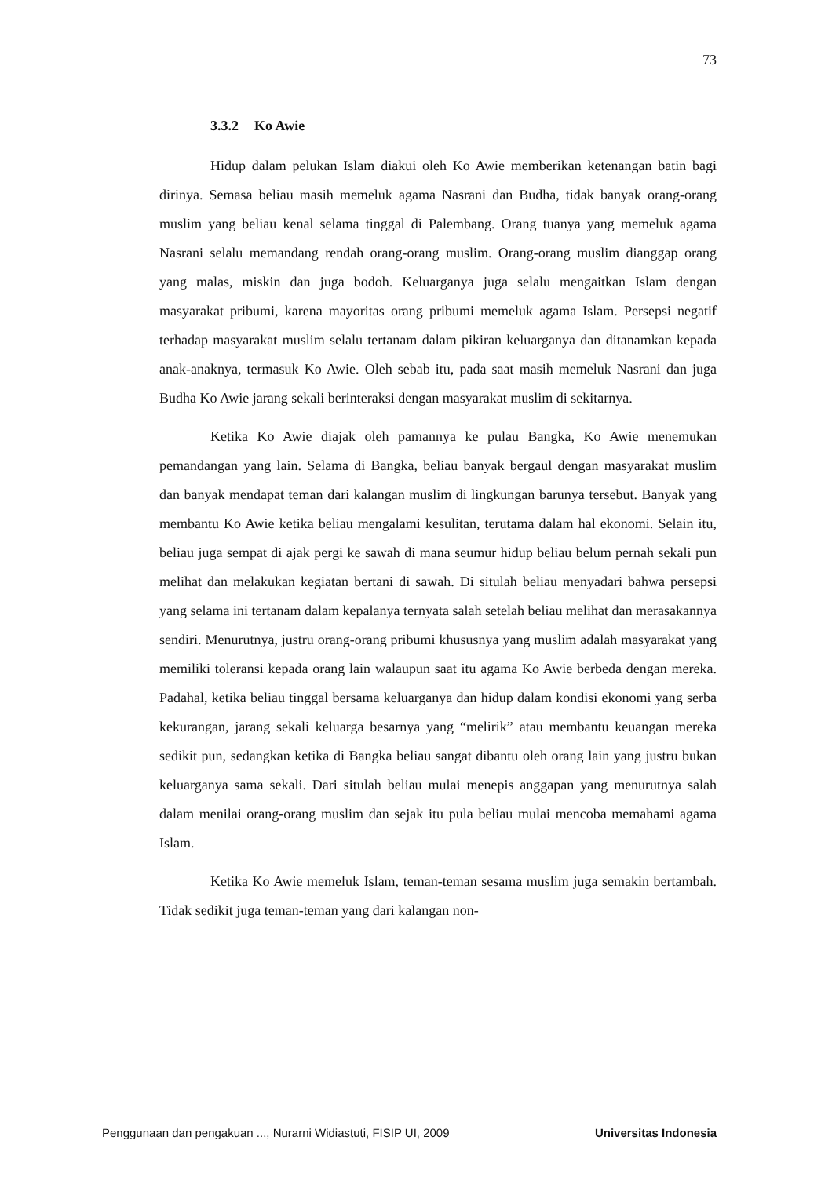73
3.3.2 Ko Awie
Hidup dalam pelukan Islam diakui oleh Ko Awie memberikan ketenangan batin bagi dirinya. Semasa beliau masih memeluk agama Nasrani dan Budha, tidak banyak orang-orang muslim yang beliau kenal selama tinggal di Palembang. Orang tuanya yang memeluk agama Nasrani selalu memandang rendah orang-orang muslim. Orang-orang muslim dianggap orang yang malas, miskin dan juga bodoh. Keluarganya juga selalu mengaitkan Islam dengan masyarakat pribumi, karena mayoritas orang pribumi memeluk agama Islam. Persepsi negatif terhadap masyarakat muslim selalu tertanam dalam pikiran keluarganya dan ditanamkan kepada anak-anaknya, termasuk Ko Awie. Oleh sebab itu, pada saat masih memeluk Nasrani dan juga Budha Ko Awie jarang sekali berinteraksi dengan masyarakat muslim di sekitarnya.
Ketika Ko Awie diajak oleh pamannya ke pulau Bangka, Ko Awie menemukan pemandangan yang lain. Selama di Bangka, beliau banyak bergaul dengan masyarakat muslim dan banyak mendapat teman dari kalangan muslim di lingkungan barunya tersebut. Banyak yang membantu Ko Awie ketika beliau mengalami kesulitan, terutama dalam hal ekonomi. Selain itu, beliau juga sempat di ajak pergi ke sawah di mana seumur hidup beliau belum pernah sekali pun melihat dan melakukan kegiatan bertani di sawah. Di situlah beliau menyadari bahwa persepsi yang selama ini tertanam dalam kepalanya ternyata salah setelah beliau melihat dan merasakannya sendiri. Menurutnya, justru orang-orang pribumi khususnya yang muslim adalah masyarakat yang memiliki toleransi kepada orang lain walaupun saat itu agama Ko Awie berbeda dengan mereka. Padahal, ketika beliau tinggal bersama keluarganya dan hidup dalam kondisi ekonomi yang serba kekurangan, jarang sekali keluarga besarnya yang “melirik” atau membantu keuangan mereka sedikit pun, sedangkan ketika di Bangka beliau sangat dibantu oleh orang lain yang justru bukan keluarganya sama sekali. Dari situlah beliau mulai menepis anggapan yang menurutnya salah dalam menilai orang-orang muslim dan sejak itu pula beliau mulai mencoba memahami agama Islam.
Ketika Ko Awie memeluk Islam, teman-teman sesama muslim juga semakin bertambah. Tidak sedikit juga teman-teman yang dari kalangan non-
Penggunaan dan pengakuan ..., Nurarni Widiastuti, FISIP UI, 2009 Universitas Indonesia